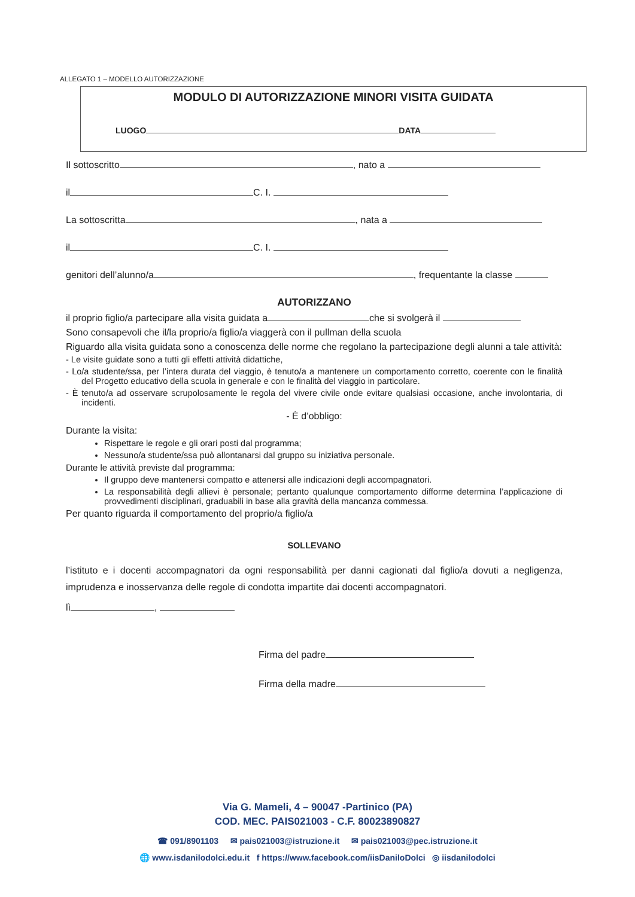ALLEGATO 1 – MODELLO AUTORIZZAZIONE
MODULO DI AUTORIZZAZIONE MINORI VISITA GUIDATA
LUOGO DATA
Il sottoscritto , nato a
il C. I.
La sottoscritta , nata a
il C. I.
genitori dell’alunno/a , frequentante la classe
AUTORIZZANO
il proprio figlio/a partecipare alla visita guidata a che si svolgerà il
Sono consapevoli che il/la proprio/a figlio/a viaggerà con il pullman della scuola
Riguardo alla visita guidata sono a conoscenza delle norme che regolano la partecipazione degli alunni a tale attività:
- Le visite guidate sono a tutti gli effetti attività didattiche,
- Lo/a studente/ssa, per l’intera durata del viaggio, è tenuto/a a mantenere un comportamento corretto, coerente con le finalità del Progetto educativo della scuola in generale e con le finalità del viaggio in particolare.
- È tenuto/a ad osservare scrupolosamente le regola del vivere civile onde evitare qualsiasi occasione, anche involontaria, di incidenti.
- È d’obbligo:
Durante la visita:
Rispettare le regole e gli orari posti dal programma;
Nessuno/a studente/ssa può allontanarsi dal gruppo su iniziativa personale.
Durante le attività previste dal programma:
Il gruppo deve mantenersi compatto e attenersi alle indicazioni degli accompagnatori.
La responsabilità degli allievi è personale; pertanto qualunque comportamento difforme determina l’applicazione di provvedimenti disciplinari, graduabili in base alla gravità della mancanza commessa.
Per quanto riguarda il comportamento del proprio/a figlio/a
SOLLEVANO
l’istituto e i docenti accompagnatori da ogni responsabilità per danni cagionati dal figlio/a dovuti a negligenza, imprudenza e inosservanza delle regole di condotta impartite dai docenti accompagnatori.
lì ,
Firma del padre
Firma della madre
Via G. Mameli, 4 – 90047 -Partinico (PA)
COD. MEC. PAIS021003 - C.F. 80023890827
☎ 091/8901103 ✉ pais021003@istruzione.it ✉ pais021003@pec.istruzione.it
🌐 www.isdanilodolci.edu.it f https://www.facebook.com/iisDaniloDolci ◎ iisdanilodolci